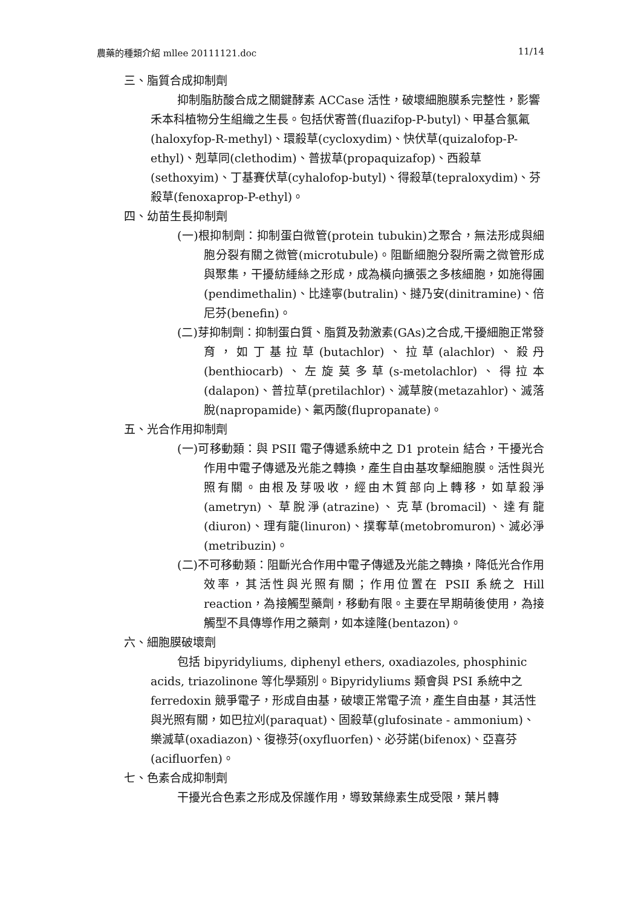農藥的種類介紹 mllee 20111121.doc 11/14
三、脂質合成抑制劑
抑制脂肪酸合成之關鍵酵素 ACCase 活性，破壞細胞膜系完整性，影響禾本科植物分生組織之生長。包括伏寄普(fluazifop-P-butyl)、甲基合氯氟(haloxyfop-R-methyl)、環殺草(cycloxydim)、快伏草(quizalofop-P-ethyl)、剋草同(clethodim)、普拔草(propaquizafop)、西殺草(sethoxyim)、丁基賽伏草(cyhalofop-butyl)、得殺草(tepraloxydim)、芬殺草(fenoxaprop-P-ethyl)。
四、幼苗生長抑制劑
(一)根抑制劑：抑制蛋白微管(protein tubukin)之聚合，無法形成與細胞分裂有關之微管(microtubule)。阻斷細胞分裂所需之微管形成與聚集，干擾紡綞絲之形成，成為橫向擴張之多核細胞，如施得圃(pendimethalin)、比達寧(butralin)、撻乃安(dinitramine)、倍尼芬(benefin)。
(二)芽抑制劑：抑制蛋白質、脂質及勃激素(GAs)之合成,干擾細胞正常發育，如丁基拉草(butachlor)、拉草(alachlor)、殺丹(benthiocarb)、左旋莫多草(s-metolachlor)、得拉本(dalapon)、普拉草(pretilachlor)、滅草胺(metazahlor)、滅落脫(napropamide)、氟丙酸(flupropanate)。
五、光合作用抑制劑
(一)可移動類：與 PSII 電子傳遞系統中之 D1 protein 結合，干擾光合作用中電子傳遞及光能之轉換，產生自由基攻擊細胞膜。活性與光照有關。由根及芽吸收，經由木質部向上轉移，如草殺淨(ametryn)、草脫淨(atrazine)、克草(bromacil)、達有龍(diuron)、理有龍(linuron)、撲奪草(metobromuron)、滅必淨(metribuzin)。
(二)不可移動類：阻斷光合作用中電子傳遞及光能之轉換，降低光合作用效率，其活性與光照有關；作用位置在 PSII 系統之 Hill reaction，為接觸型藥劑，移動有限。主要在早期萌後使用，為接觸型不具傳導作用之藥劑，如本達隆(bentazon)。
六、細胞膜破壞劑
包括 bipyridyliums, diphenyl ethers, oxadiazoles, phosphinic acids, triazolinone 等化學類別。Bipyridyliums 類會與 PSI 系統中之 ferredoxin 競爭電子，形成自由基，破壞正常電子流，產生自由基，其活性與光照有關，如巴拉刈(paraquat)、固殺草(glufosinate - ammonium)、樂滅草(oxadiazon)、復祿芬(oxyfluorfen)、必芬諾(bifenox)、亞喜芬(acifluorfen)。
七、色素合成抑制劑
干擾光合色素之形成及保護作用，導致葉綠素生成受限，葉片轉